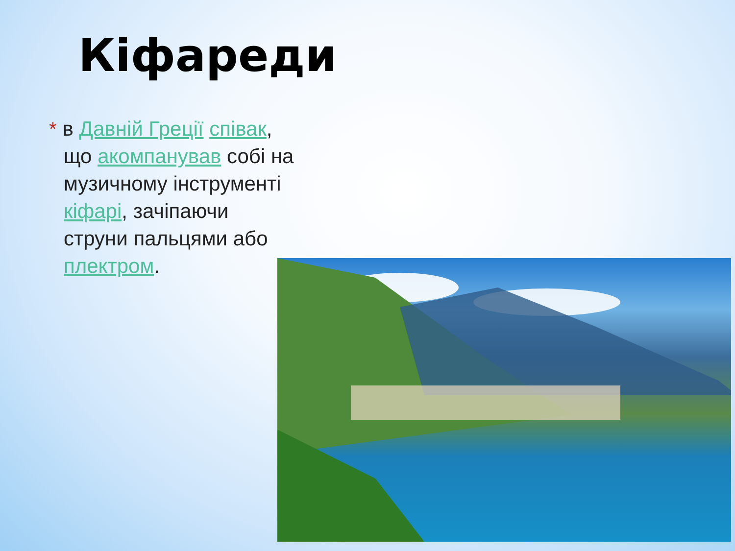Кіфареди
* в Давній Греції співак, що акомпанував собі на музичному інструменті кіфарі, зачіпаючи струни пальцями або плектром.